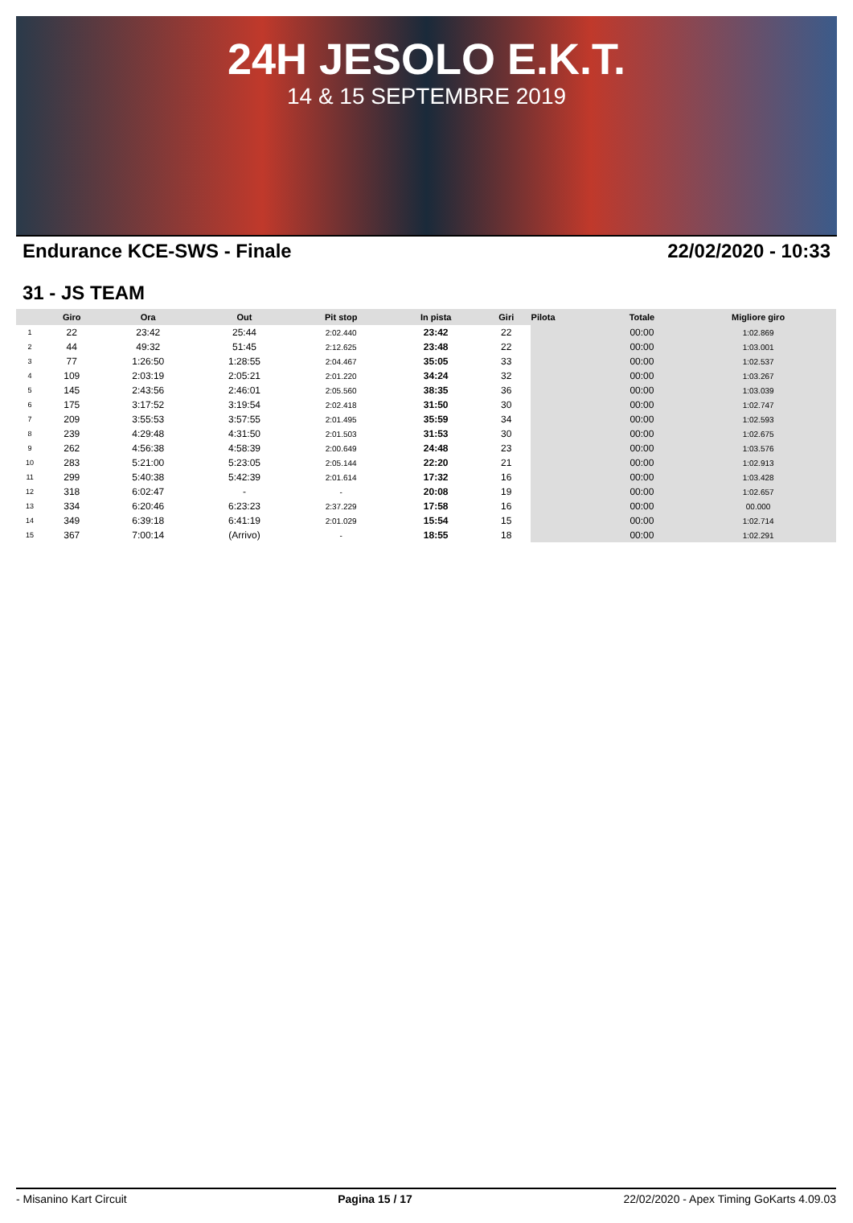24H JESOLO E.K.T.
14 & 15 SEPTEMBRE 2019
Endurance KCE-SWS - Finale 22/02/2020 - 10:33
31 - JS TEAM
| | Giro | Ora | Out | Pit stop | In pista | Giri | Pilota | Totale | Migliore giro |
| --- | --- | --- | --- | --- | --- | --- | --- | --- | --- |
| 1 | 22 | 23:42 | 25:44 | 2:02.440 | 23:42 | 22 | | 00:00 | 1:02.869 |
| 2 | 44 | 49:32 | 51:45 | 2:12.625 | 23:48 | 22 | | 00:00 | 1:03.001 |
| 3 | 77 | 1:26:50 | 1:28:55 | 2:04.467 | 35:05 | 33 | | 00:00 | 1:02.537 |
| 4 | 109 | 2:03:19 | 2:05:21 | 2:01.220 | 34:24 | 32 | | 00:00 | 1:03.267 |
| 5 | 145 | 2:43:56 | 2:46:01 | 2:05.560 | 38:35 | 36 | | 00:00 | 1:03.039 |
| 6 | 175 | 3:17:52 | 3:19:54 | 2:02.418 | 31:50 | 30 | | 00:00 | 1:02.747 |
| 7 | 209 | 3:55:53 | 3:57:55 | 2:01.495 | 35:59 | 34 | | 00:00 | 1:02.593 |
| 8 | 239 | 4:29:48 | 4:31:50 | 2:01.503 | 31:53 | 30 | | 00:00 | 1:02.675 |
| 9 | 262 | 4:56:38 | 4:58:39 | 2:00.649 | 24:48 | 23 | | 00:00 | 1:03.576 |
| 10 | 283 | 5:21:00 | 5:23:05 | 2:05.144 | 22:20 | 21 | | 00:00 | 1:02.913 |
| 11 | 299 | 5:40:38 | 5:42:39 | 2:01.614 | 17:32 | 16 | | 00:00 | 1:03.428 |
| 12 | 318 | 6:02:47 | - | - | 20:08 | 19 | | 00:00 | 1:02.657 |
| 13 | 334 | 6:20:46 | 6:23:23 | 2:37.229 | 17:58 | 16 | | 00:00 | 00.000 |
| 14 | 349 | 6:39:18 | 6:41:19 | 2:01.029 | 15:54 | 15 | | 00:00 | 1:02.714 |
| 15 | 367 | 7:00:14 | (Arrivo) | - | 18:55 | 18 | | 00:00 | 1:02.291 |
- Misanino Kart Circuit Pagina 15 / 17 22/02/2020 - Apex Timing GoKarts 4.09.03